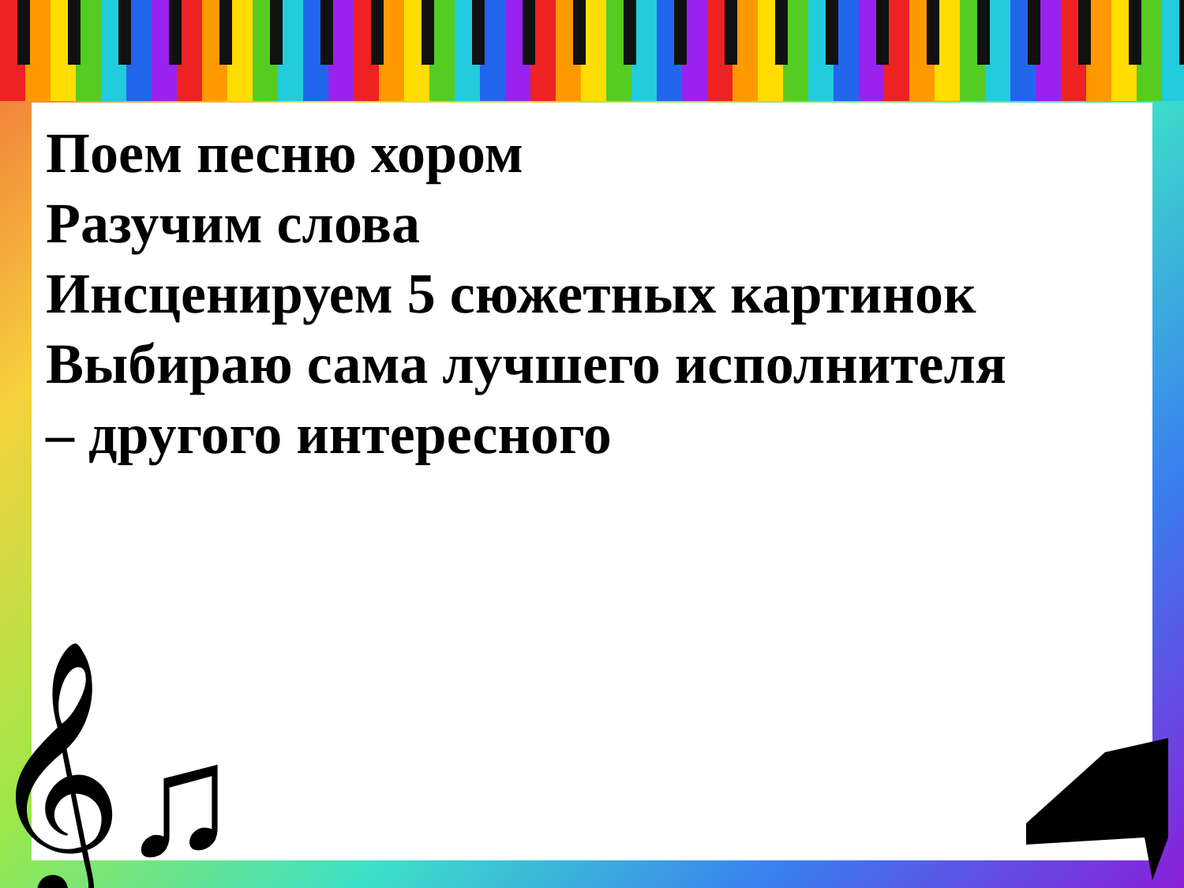Поем песню хором
Разучим слова
Инсценируем 5 сюжетных картинок
Выбираю сама лучшего исполнителя
– другого интересного
𝄞♫